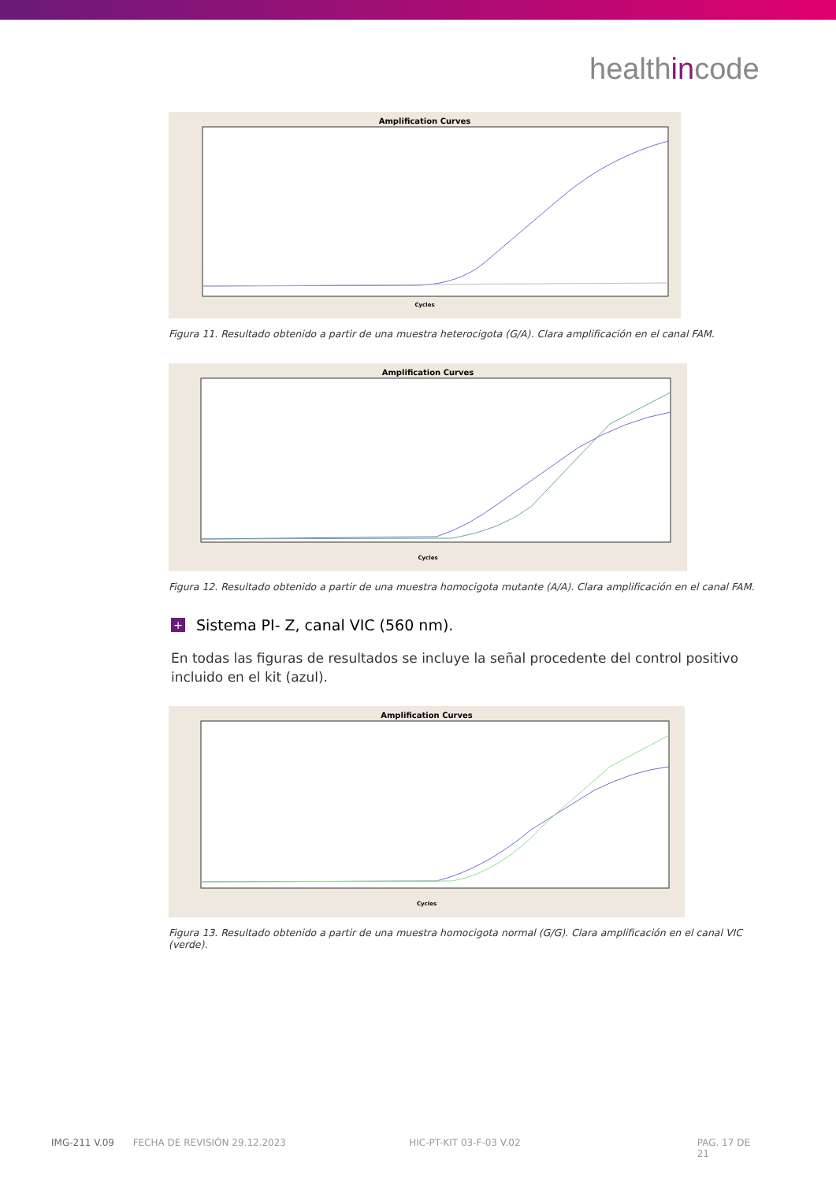healthincode
Amplification Curves
Cycles
Figura 11. Resultado obtenido a partir de una muestra heterocigota (G/A). Clara amplificación en el canal FAM.
Amplification Curves
Cycles
Figura 12. Resultado obtenido a partir de una muestra homocigota mutante (A/A). Clara amplificación en el canal FAM.
+ Sistema PI- Z, canal VIC (560 nm).
En todas las figuras de resultados se incluye la señal procedente del control positivo incluido en el kit (azul).
Amplification Curves
Cycles
Figura 13. Resultado obtenido a partir de una muestra homocigota normal (G/G). Clara amplificación en el canal VIC (verde).
IMG-211 V.09 FECHA DE REVISIÓN 29.12.2023 HIC-PT-KIT 03-F-03 V.02 PAG. 17 DE 21